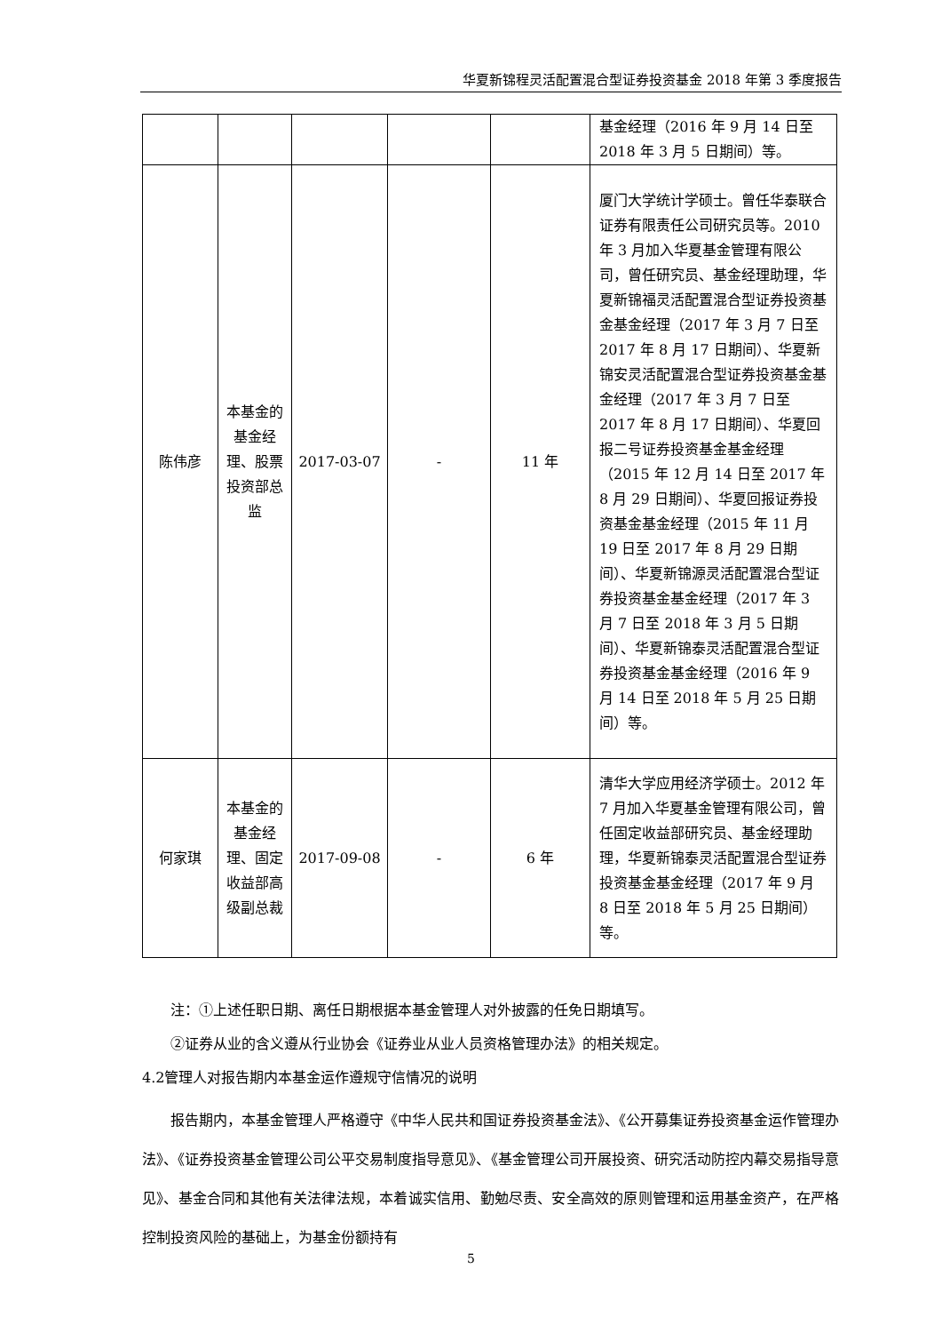华夏新锦程灵活配置混合型证券投资基金 2018 年第 3 季度报告
| | | | | | 基金经理（2016 年 9 月 14 日至 2018 年 3 月 5 日期间）等。 |
| 陈伟彦 | 本基金的基金经理、股票投资部总监 | 2017-03-07 | - | 11 年 | 厦门大学统计学硕士。曾任华泰联合证券有限责任公司研究员等。2010 年 3 月加入华夏基金管理有限公司，曾任研究员、基金经理助理，华夏新锦福灵活配置混合型证券投资基金基金经理（2017 年 3 月 7 日至 2017 年 8 月 17 日期间）、华夏新锦安灵活配置混合型证券投资基金基金经理（2017 年 3 月 7 日至 2017 年 8 月 17 日期间）、华夏回报二号证券投资基金基金经理（2015 年 12 月 14 日至 2017 年 8 月 29 日期间）、华夏回报证券投资基金基金经理（2015 年 11 月 19 日至 2017 年 8 月 29 日期间）、华夏新锦源灵活配置混合型证券投资基金基金经理（2017 年 3 月 7 日至 2018 年 3 月 5 日期间）、华夏新锦泰灵活配置混合型证券投资基金基金经理（2016 年 9 月 14 日至 2018 年 5 月 25 日期间）等。 |
| 何家琪 | 本基金的基金经理、固定收益部高级副总裁 | 2017-09-08 | - | 6 年 | 清华大学应用经济学硕士。2012 年 7 月加入华夏基金管理有限公司，曾任固定收益部研究员、基金经理助理，华夏新锦泰灵活配置混合型证券投资基金基金经理（2017 年 9 月 8 日至 2018 年 5 月 25 日期间）等。 |
注：①上述任职日期、离任日期根据本基金管理人对外披露的任免日期填写。
②证券从业的含义遵从行业协会《证券业从业人员资格管理办法》的相关规定。
4.2管理人对报告期内本基金运作遵规守信情况的说明
报告期内，本基金管理人严格遵守《中华人民共和国证券投资基金法》、《公开募集证券投资基金运作管理办法》、《证券投资基金管理公司公平交易制度指导意见》、《基金管理公司开展投资、研究活动防控内幕交易指导意见》、基金合同和其他有关法律法规，本着诚实信用、勤勉尽责、安全高效的原则管理和运用基金资产，在严格控制投资风险的基础上，为基金份额持有
5